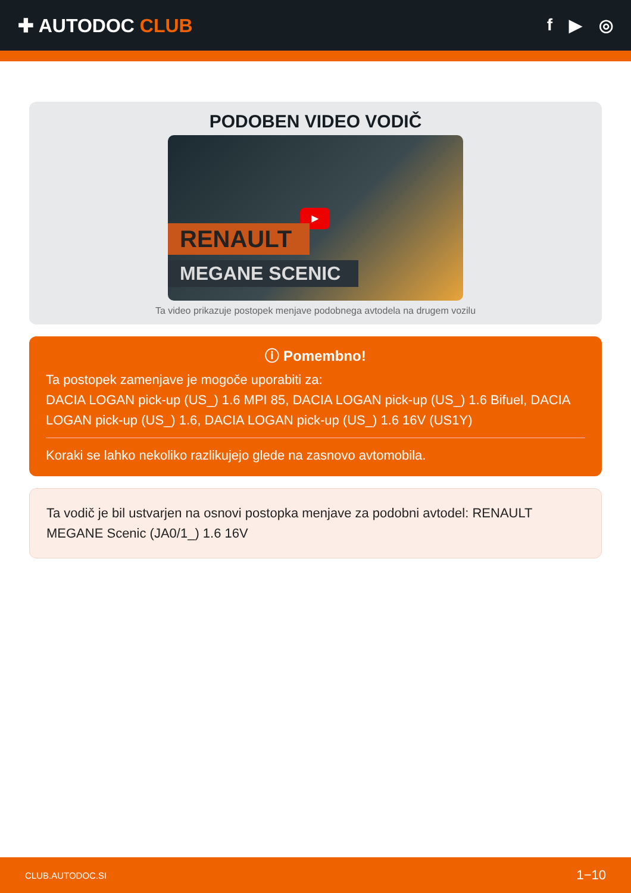✚ AUTODOC CLUB f ▶ ◎
PODOBEN VIDEO VODIČ
▶
RENAULT
MEGANE SCENIC
Ta video prikazuje postopek menjave podobnega avtodela na drugem vozilu
ⓘ Pomembno!
Ta postopek zamenjave je mogoče uporabiti za:
DACIA LOGAN pick-up (US_) 1.6 MPI 85, DACIA LOGAN pick-up (US_) 1.6 Bifuel, DACIA LOGAN pick-up (US_) 1.6, DACIA LOGAN pick-up (US_) 1.6 16V (US1Y)
Koraki se lahko nekoliko razlikujejo glede na zasnovo avtomobila.
Ta vodič je bil ustvarjen na osnovi postopka menjave za podobni avtodel: RENAULT MEGANE Scenic (JA0/1_) 1.6 16V
CLUB.AUTODOC.SI 1−10